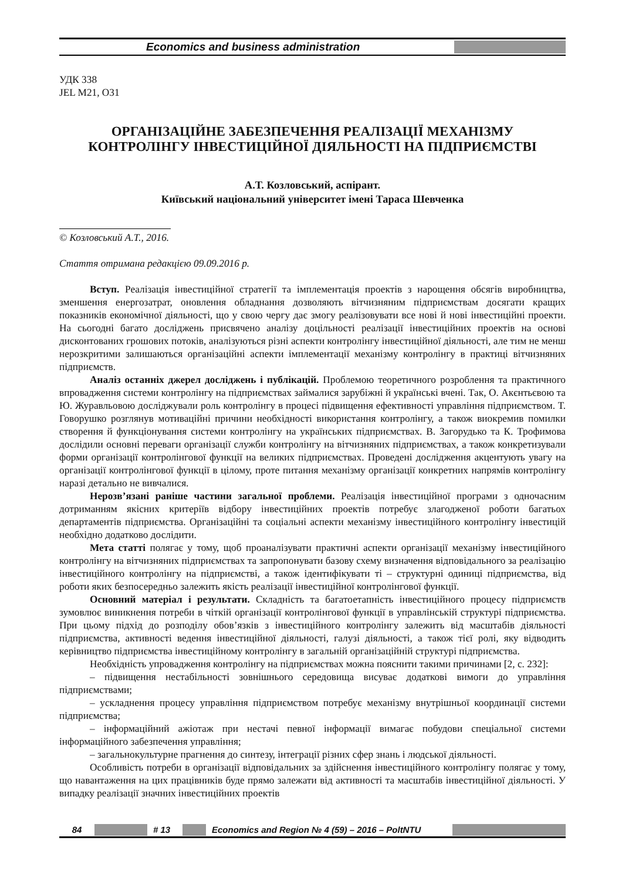Economics and business administration
УДК 338
JEL M21, O31
ОРГАНІЗАЦІЙНЕ ЗАБЕЗПЕЧЕННЯ РЕАЛІЗАЦІЇ МЕХАНІЗМУ КОНТРОЛІНГУ ІНВЕСТИЦІЙНОЇ ДІЯЛЬНОСТІ НА ПІДПРИЄМСТВІ
А.Т. Козловський, аспірант.
Київський національний університет імені Тараса Шевченка
© Козловський А.Т., 2016.
Стаття отримана редакцією 09.09.2016 р.
Вступ. Реалізація інвестиційної стратегії та імплементація проектів з нарощення обсягів виробництва, зменшення енергозатрат, оновлення обладнання дозволяють вітчизняним підприємствам досягати кращих показників економічної діяльності, що у свою чергу дає змогу реалізовувати все нові й нові інвестиційні проекти. На сьогодні багато досліджень присвячено аналізу доцільності реалізації інвестиційних проектів на основі дисконтованих грошових потоків, аналізуються різні аспекти контролінгу інвестиційної діяльності, але тим не менш нерозкритими залишаються організаційні аспекти імплементації механізму контролінгу в практиці вітчизняних підприємств.
Аналіз останніх джерел досліджень і публікацій. Проблемою теоретичного розроблення та практичного впровадження системи контролінгу на підприємствах займалися зарубіжні й українські вчені. Так, О. Акєнтьєвою та Ю. Журавльовою досліджували роль контролінгу в процесі підвищення ефективності управління підприємством. Т. Говорушко розглянув мотиваційні причини необхідності використання контролінгу, а також виокремив помилки створення й функціонування системи контролінгу на українських підприємствах. В. Загорудько та К. Трофимова дослідили основні переваги організації служби контролінгу на вітчизняних підприємствах, а також конкретизували форми організації контролінгової функції на великих підприємствах. Проведені дослідження акцентують увагу на організації контролінгової функції в цілому, проте питання механізму організації конкретних напрямів контролінгу наразі детально не вивчалися.
Нерозв’язані раніше частини загальної проблеми. Реалізація інвестиційної програми з одночасним дотриманням якісних критеріїв відбору інвестиційних проектів потребує злагодженої роботи багатьох департаментів підприємства. Організаційні та соціальні аспекти механізму інвестиційного контролінгу інвестицій необхідно додатково дослідити.
Мета статті полягає у тому, щоб проаналізувати практичні аспекти організації механізму інвестиційного контролінгу на вітчизняних підприємствах та запропонувати базову схему визначення відповідального за реалізацію інвестиційного контролінгу на підприємстві, а також ідентифікувати ті – структурні одиниці підприємства, від роботи яких безпосередньо залежить якість реалізації інвестиційної контролінгової функції.
Основний матеріал і результати. Складність та багатоетапність інвестиційного процесу підприємств зумовлює виникнення потреби в чіткій організації контролінгової функції в управлінській структурі підприємства. При цьому підхід до розподілу обов’язків з інвестиційного контролінгу залежить від масштабів діяльності підприємства, активності ведення інвестиційної діяльності, галузі діяльності, а також тієї ролі, яку відводить керівництво підприємства інвестиційному контролінгу в загальній організаційній структурі підприємства.
Необхідність упровадження контролінгу на підприємствах можна пояснити такими причинами [2, с. 232]:
– підвищення нестабільності зовнішнього середовища висуває додаткові вимоги до управління підприємствами;
– ускладнення процесу управління підприємством потребує механізму внутрішньої координації системи підприємства;
– інформаційний ажіотаж при нестачі певної інформації вимагає побудови спеціальної системи інформаційного забезпечення управління;
– загальнокультурне прагнення до синтезу, інтеграції різних сфер знань і людської діяльності.
Особливість потреби в організації відповідальних за здійснення інвестиційного контролінгу полягає у тому, що навантаження на цих працівників буде прямо залежати від активності та масштабів інвестиційної діяльності. У випадку реалізації значних інвестиційних проектів
84 # 13 Economics and Region № 4 (59) – 2016 – PoltNTU